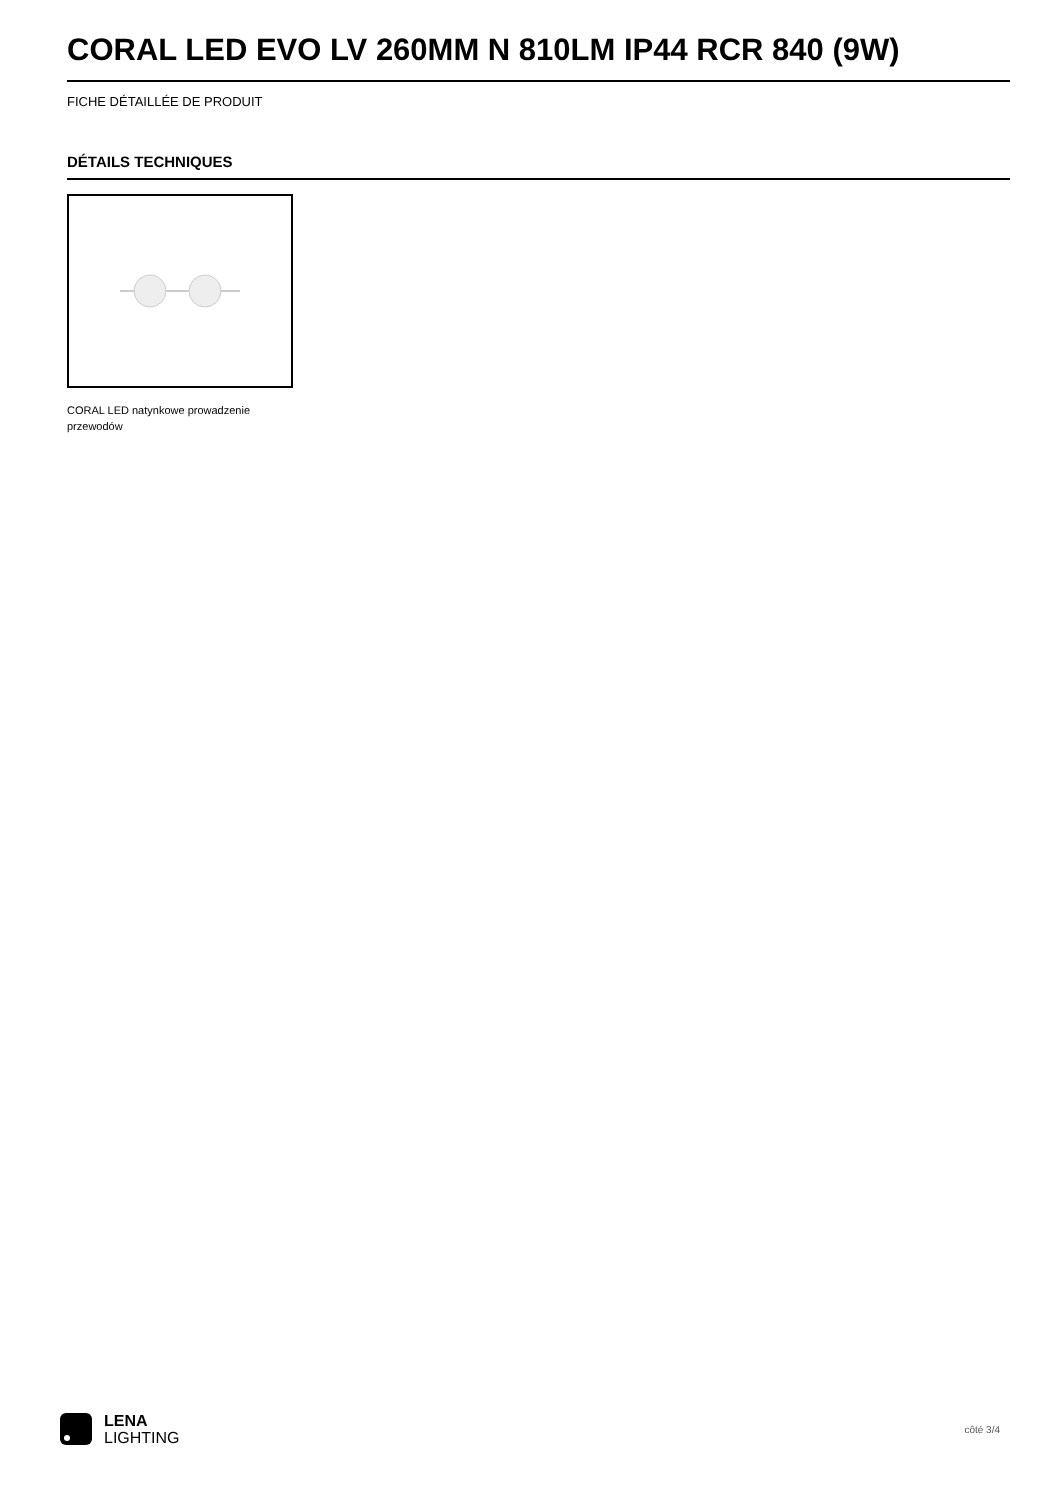CORAL LED EVO LV 260MM N 810LM IP44 RCR 840 (9W)
FICHE DÉTAILLÉE DE PRODUIT
DÉTAILS TECHNIQUES
CORAL LED natynkowe prowadzenie przewodów
LENA
LIGHTING
côté 3/4